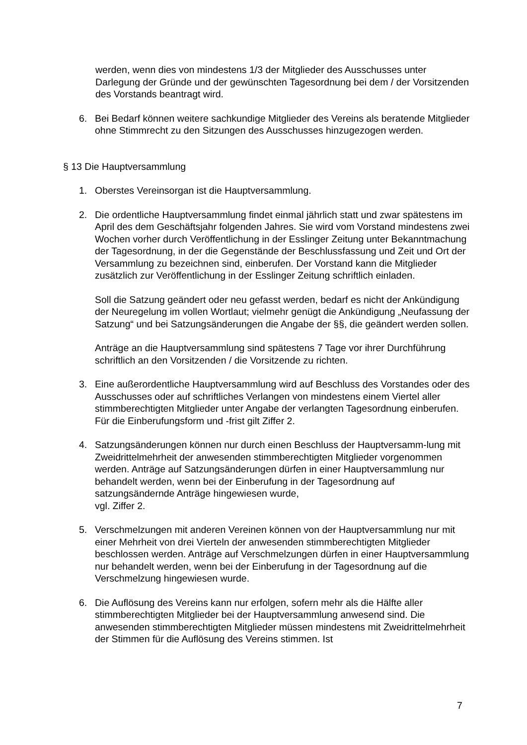werden, wenn dies von mindestens 1/3 der Mitglieder des Ausschusses unter Darlegung der Gründe und der gewünschten Tagesordnung bei dem / der Vorsitzenden des Vorstands beantragt wird.
6. Bei Bedarf können weitere sachkundige Mitglieder des Vereins als beratende Mitglieder ohne Stimmrecht zu den Sitzungen des Ausschusses hinzugezogen werden.
§ 13 Die Hauptversammlung
1. Oberstes Vereinsorgan ist die Hauptversammlung.
2. Die ordentliche Hauptversammlung findet einmal jährlich statt und zwar spätestens im April des dem Geschäftsjahr folgenden Jahres. Sie wird vom Vorstand mindestens zwei Wochen vorher durch Veröffentlichung in der Esslinger Zeitung unter Bekanntmachung der Tagesordnung, in der die Gegenstände der Beschlussfassung und Zeit und Ort der Versammlung zu bezeichnen sind, einberufen. Der Vorstand kann die Mitglieder zusätzlich zur Veröffentlichung in der Esslinger Zeitung schriftlich einladen.
Soll die Satzung geändert oder neu gefasst werden, bedarf es nicht der Ankündigung der Neuregelung im vollen Wortlaut; vielmehr genügt die Ankündigung „Neufassung der Satzung“ und bei Satzungsänderungen die Angabe der §§, die geändert werden sollen.
Anträge an die Hauptversammlung sind spätestens 7 Tage vor ihrer Durchführung schriftlich an den Vorsitzenden / die Vorsitzende zu richten.
3. Eine außerordentliche Hauptversammlung wird auf Beschluss des Vorstandes oder des Ausschusses oder auf schriftliches Verlangen von mindestens einem Viertel aller stimmberechtigten Mitglieder unter Angabe der verlangten Tagesordnung einberufen. Für die Einberufungsform und -frist gilt Ziffer 2.
4. Satzungsänderungen können nur durch einen Beschluss der Hauptversamm-lung mit Zweidrittelmehrheit der anwesenden stimmberechtigten Mitglieder vorgenommen werden. Anträge auf Satzungsänderungen dürfen in einer Hauptversammlung nur behandelt werden, wenn bei der Einberufung in der Tagesordnung auf satzungsändernde Anträge hingewiesen wurde,
vgl. Ziffer 2.
5. Verschmelzungen mit anderen Vereinen können von der Hauptversammlung nur mit einer Mehrheit von drei Vierteln der anwesenden stimmberechtigten Mitglieder beschlossen werden. Anträge auf Verschmelzungen dürfen in einer Hauptversammlung nur behandelt werden, wenn bei der Einberufung in der Tagesordnung auf die Verschmelzung hingewiesen wurde.
6. Die Auflösung des Vereins kann nur erfolgen, sofern mehr als die Hälfte aller stimmberechtigten Mitglieder bei der Hauptversammlung anwesend sind. Die anwesenden stimmberechtigten Mitglieder müssen mindestens mit Zweidrittelmehrheit der Stimmen für die Auflösung des Vereins stimmen. Ist
7